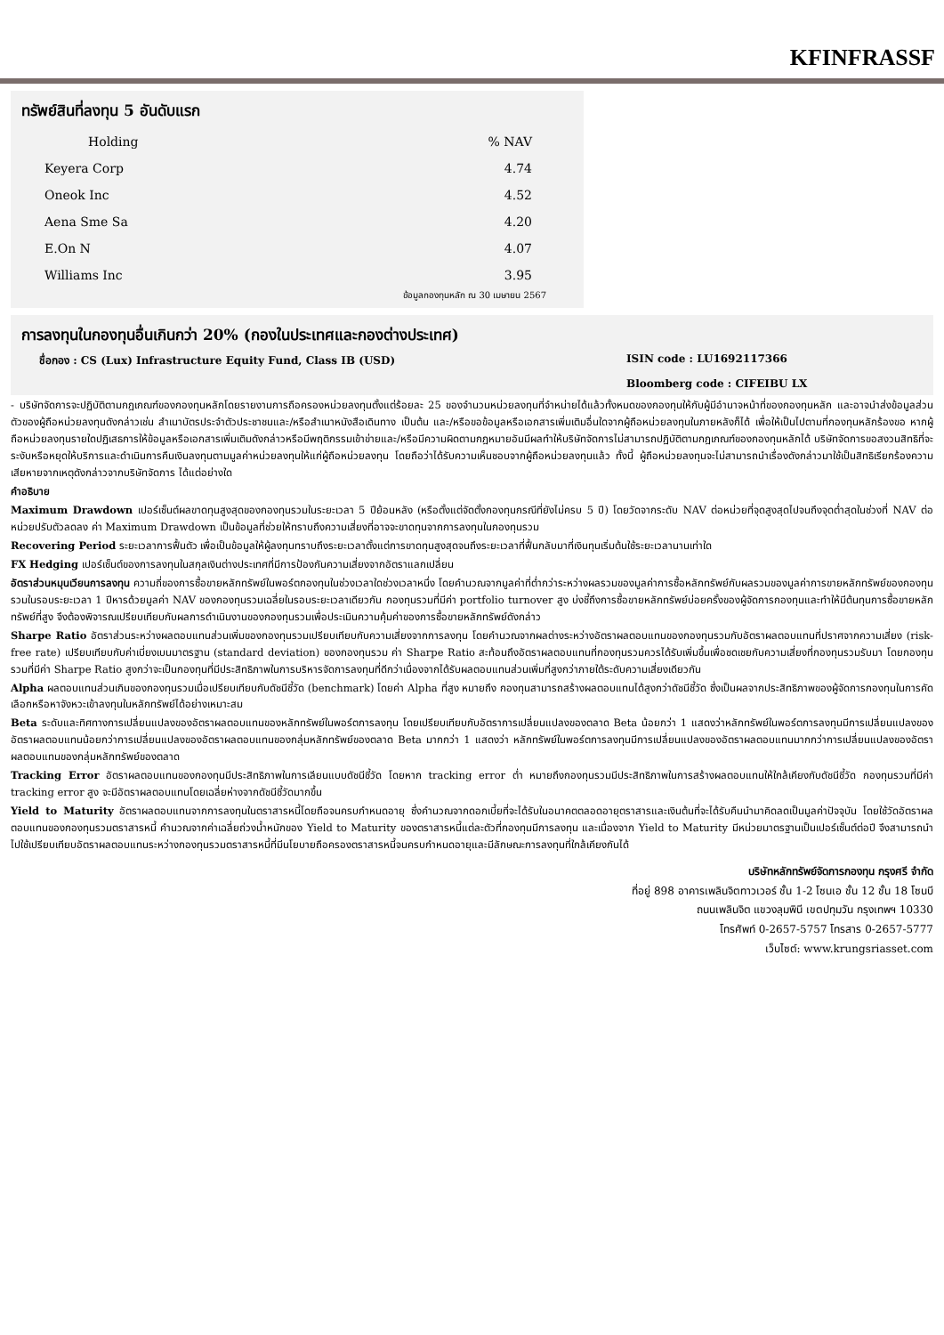KFINFRASSF
ทรัพย์สินที่ลงทุน 5 อันดับแรก
| Holding | % NAV |
| --- | --- |
| Keyera Corp | 4.74 |
| Oneok Inc | 4.52 |
| Aena Sme Sa | 4.20 |
| E.On N | 4.07 |
| Williams Inc | 3.95 |
ข้อมูลกองทุนหลัก ณ 30 เมษายน 2567
การลงทุนในกองทุนอื่นเกินกว่า 20% (กองในประเทศและกองต่างประเทศ)
ชื่อกอง : CS (Lux) Infrastructure Equity Fund, Class IB (USD) ISIN code : LU1692117366
Bloomberg code : CIFEIBU LX
- บริษัทจัดการจะปฏิบัติตามกฎเกณฑ์ของกองทุนหลักโดยรายงานการถือครองหน่วยลงทุนตั้งแต่ร้อยละ 25 ของจำนวนหน่วยลงทุนที่จำหน่ายได้แล้วทั้งหมดของกองทุนให้กับผู้มีอำนาจหน้าที่ของกองทุนหลัก และอาจนำส่งข้อมูลส่วนตัวของผู้ถือหน่วยลงทุนดังกล่าวเช่น สำเนาบัตรประจำตัวประชาชนและ/หรือสำเนาหนังสือเดินทาง เป็นต้น และ/หรือขอข้อมูลหรือเอกสารเพิ่มเติมอื่นใดจากผู้ถือหน่วยลงทุนในภายหลังก็ได้ เพื่อให้เป็นไปตามที่กองทุนหลักร้องขอ หากผู้ถือหน่วยลงทุนรายใดปฏิเสธการให้ข้อมูลหรือเอกสารเพิ่มเติมดังกล่าวหรือมีพฤติกรรมเข้าข่ายและ/หรือมีความผิดตามกฎหมายอันมีผลทำให้บริษัทจัดการไม่สามารถปฏิบัติตามกฎเกณฑ์ของกองทุนหลักได้ บริษัทจัดการขอสงวนสิทธิที่จะระงับหรือหยุดให้บริการและดำเนินการคืนเงินลงทุนตามมูลค่าหน่วยลงทุนให้แก่ผู้ถือหน่วยลงทุน โดยถือว่าได้รับความเห็นชอบจากผู้ถือหน่วยลงทุนแล้ว ทั้งนี้ ผู้ถือหน่วยลงทุนจะไม่สามารถนำเรื่องดังกล่าวมาใช้เป็นสิทธิเรียกร้องความเสียหายจากเหตุดังกล่าวจากบริษัทจัดการ ได้แต่อย่างใด
คำอธิบาย
Maximum Drawdown เปอร์เซ็นต์ผลขาดทุนสูงสุดของกองทุนรวมในระยะเวลา 5 ปีย้อนหลัง (หรือตั้งแต่จัดตั้งกองทุนกรณีที่ยังไม่ครบ 5 ปี) โดยวัดจากระดับ NAV ต่อหน่วยที่จุดสูงสุดไปจนถึงจุดต่ำสุดในช่วงที่ NAV ต่อหน่วยปรับตัวลดลง ค่า Maximum Drawdown เป็นข้อมูลที่ช่วยให้ทราบถึงความเสี่ยงที่อาจจะขาดทุนจากการลงทุนในกองทุนรวม
Recovering Period ระยะเวลาการฟื้นตัว เพื่อเป็นข้อมูลให้ผู้ลงทุนทราบถึงระยะเวลาตั้งแต่การขาดทุนสูงสุดจนถึงระยะเวลาที่ฟื้นกลับมาที่เงินทุนเริ่มต้นใช้ระยะเวลานานเท่าใด
FX Hedging เปอร์เซ็นต์ของการลงทุนในสกุลเงินต่างประเทศที่มีการป้องกันความเสี่ยงจากอัตราแลกเปลี่ยน
อัตราส่วนหมุนเวียนการลงทุน ความถี่ของการซื้อขายหลักทรัพย์ในพอร์ตกองทุนในช่วงเวลาใดช่วงเวลาหนึ่ง โดยคำนวณจากมูลค่าที่ต่ำกว่าระหว่างผลรวมของมูลค่าการซื้อหลักทรัพย์กับผลรวมของมูลค่าการขายหลักทรัพย์ของกองทุนรวมในรอบระยะเวลา 1 ปีหารด้วยมูลค่า NAV ของกองทุนรวมเฉลี่ยในรอบระยะเวลาเดียวกัน กองทุนรวมที่มีค่า portfolio turnover สูง บ่งชี้ถึงการซื้อขายหลักทรัพย์บ่อยครั้งของผู้จัดการกองทุนและทำให้มีต้นทุนการซื้อขายหลักทรัพย์ที่สูง จึงต้องพิจารณเปรียบเทียบกับผลการดำเนินงานของกองทุนรวมเพื่อประเมินความคุ้มค่าของการซื้อขายหลักทรัพย์ดังกล่าว
Sharpe Ratio อัตราส่วนระหว่างผลตอบแทนส่วนเพิ่มของกองทุนรวมเปรียบเทียบกับความเสี่ยงจากการลงทุน โดยคำนวณจากผลต่างระหว่างอัตราผลตอบแทนของกองทุนรวมกับอัตราผลตอบแทนที่ปราศจากความเสี่ยง (risk-free rate) เปรียบเทียบกับค่าเบี่ยงเบนมาตรฐาน (standard deviation) ของกองทุนรวม ค่า Sharpe Ratio สะท้อนถึงอัตราผลตอบแทนที่กองทุนรวมควรได้รับเพิ่มขึ้นเพื่อชดเชยกับความเสี่ยงที่กองทุนรวมรับมา โดยกองทุนรวมที่มีค่า Sharpe Ratio สูงกว่าจะเป็นกองทุนที่มีประสิทธิภาพในการบริหารจัดการลงทุนที่ดีกว่าเนื่องจากได้รับผลตอบแทนส่วนเพิ่มที่สูงกว่าภายใต้ระดับความเสี่ยงเดียวกัน
Alpha ผลตอบแทนส่วนเกินของกองทุนรวมเมื่อเปรียบเทียบกับดัชนีชี้วัด (benchmark) โดยค่า Alpha ที่สูง หมายถึง กองทุนสามารถสร้างผลตอบแทนได้สูงกว่าดัชนีชี้วัด ซึ่งเป็นผลจากประสิทธิภาพของผู้จัดการกองทุนในการคัดเลือกหรือหาจังหวะเข้าลงทุนในหลักทรัพย์ได้อย่างเหมาะสม
Beta ระดับและทิศทางการเปลี่ยนแปลงของอัตราผลตอบแทนของหลักทรัพย์ในพอร์ตการลงทุน โดยเปรียบเทียบกับอัตราการเปลี่ยนแปลงของตลาด Beta น้อยกว่า 1 แสดงว่าหลักทรัพย์ในพอร์ตการลงทุนมีการเปลี่ยนแปลงของอัตราผลตอบแทนน้อยกว่าการเปลี่ยนแปลงของอัตราผลตอบแทนของกลุ่มหลักทรัพย์ของตลาด Beta มากกว่า 1 แสดงว่า หลักทรัพย์ในพอร์ตการลงทุนมีการเปลี่ยนแปลงของอัตราผลตอบแทนมากกว่าการเปลี่ยนแปลงของอัตราผลตอบแทนของกลุ่มหลักทรัพย์ของตลาด
Tracking Error อัตราผลตอบแทนของกองทุนมีประสิทธิภาพในการเลียนแบบดัชนีชี้วัด โดยหาก tracking error ต่ำ หมายถึงกองทุนรวมมีประสิทธิภาพในการสร้างผลตอบแทนให้ใกล้เคียงกับดัชนีชี้วัด กองทุนรวมที่มีค่า tracking error สูง จะมีอัตราผลตอบแทนโดยเฉลี่ยห่างจากดัชนีชี้วัดมากขึ้น
Yield to Maturity อัตราผลตอบแทนจากการลงทุนในตราสารหนี้โดยถือจนครบกำหนดอายุ ซึ่งคำนวณจากดอกเบี้ยที่จะได้รับในอนาคตตลอดอายุตราสารและเงินต้นที่จะได้รับคืนนำมาคิดลดเป็นมูลค่าปัจจุบัน โดยใช้วัดอัตราผลตอบแทนของกองทุนรวมตราสารหนี้ คำนวณจากค่าเฉลี่ยถ่วงน้ำหนักของ Yield to Maturity ของตราสารหนี้แต่ละตัวที่กองทุนมีการลงทุน และเนื่องจาก Yield to Maturity มีหน่วยมาตรฐานเป็นเปอร์เซ็นต์ต่อปี จึงสามารถนำไปใช้เปรียบเทียบอัตราผลตอบแทนระหว่างกองทุนรวมตราสารหนี้ที่มีนโยบายถือครองตราสารหนี้จนครบกำหนดอายุและมีลักษณะการลงทุนที่ใกล้เคียงกันได้
บริษัทหลักทรัพย์จัดการกองทุน กรุงศรี จำกัด
ที่อยู่ 898 อาคารเพลินจิตทาวเวอร์ ชั้น 1-2 โซนเอ ชั้น 12 ชั้น 18 โซนบี
ถนนเพลินจิต แขวงลุมพินี เขตปทุมวัน กรุงเทพฯ 10330
โทรศัพท์ 0-2657-5757 โทรสาร 0-2657-5777
เว็บไซต์: www.krungsriasset.com